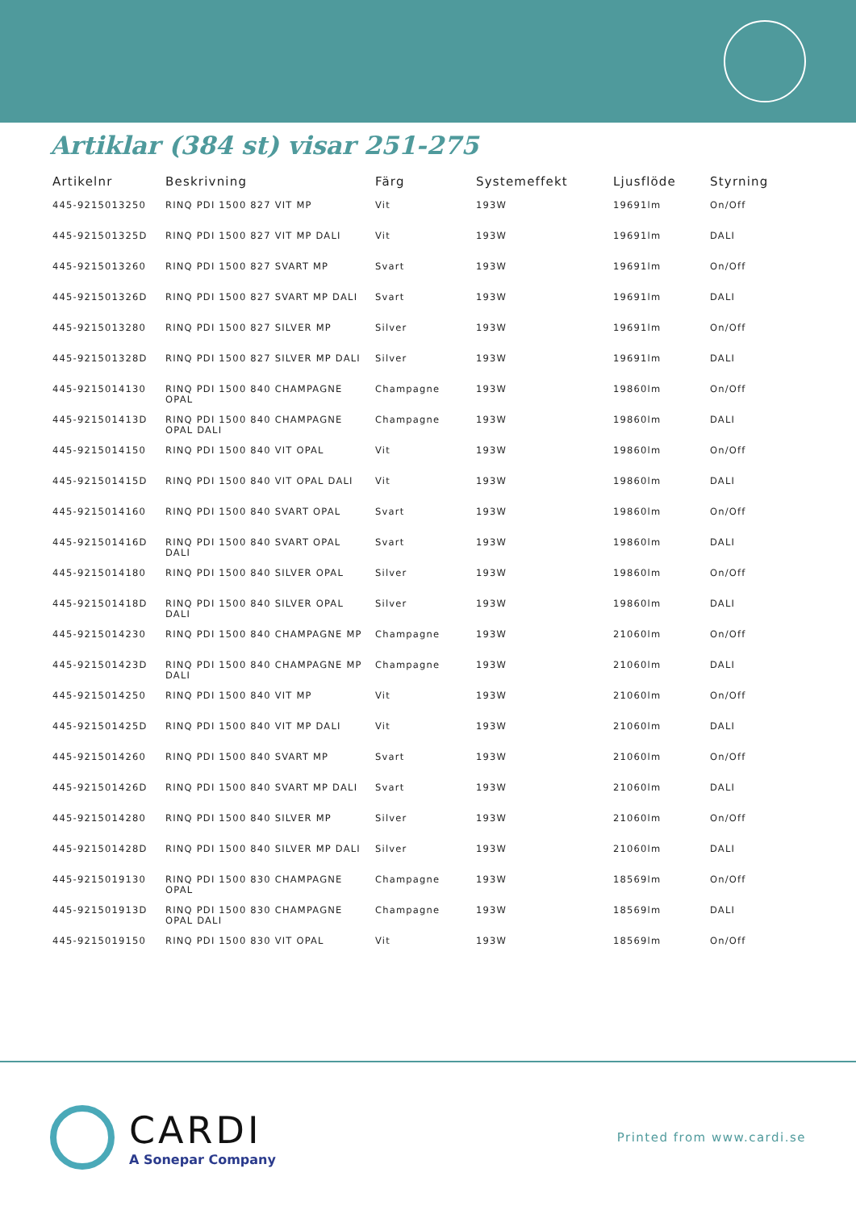Artiklar (384 st) visar 251-275
| Artikelnr | Beskrivning | Färg | Systemeffekt | Ljusflöde | Styrning |
| --- | --- | --- | --- | --- | --- |
| 445-9215013250 | RINQ PDI 1500 827 VIT MP | Vit | 193W | 19691lm | On/Off |
| 445-921501325D | RINQ PDI 1500 827 VIT MP DALI | Vit | 193W | 19691lm | DALI |
| 445-9215013260 | RINQ PDI 1500 827 SVART MP | Svart | 193W | 19691lm | On/Off |
| 445-921501326D | RINQ PDI 1500 827 SVART MP DALI | Svart | 193W | 19691lm | DALI |
| 445-9215013280 | RINQ PDI 1500 827 SILVER MP | Silver | 193W | 19691lm | On/Off |
| 445-921501328D | RINQ PDI 1500 827 SILVER MP DALI | Silver | 193W | 19691lm | DALI |
| 445-9215014130 | RINQ PDI 1500 840 CHAMPAGNE OPAL | Champagne | 193W | 19860lm | On/Off |
| 445-921501413D | RINQ PDI 1500 840 CHAMPAGNE OPAL DALI | Champagne | 193W | 19860lm | DALI |
| 445-9215014150 | RINQ PDI 1500 840 VIT OPAL | Vit | 193W | 19860lm | On/Off |
| 445-921501415D | RINQ PDI 1500 840 VIT OPAL DALI | Vit | 193W | 19860lm | DALI |
| 445-9215014160 | RINQ PDI 1500 840 SVART OPAL | Svart | 193W | 19860lm | On/Off |
| 445-921501416D | RINQ PDI 1500 840 SVART OPAL DALI | Svart | 193W | 19860lm | DALI |
| 445-9215014180 | RINQ PDI 1500 840 SILVER OPAL | Silver | 193W | 19860lm | On/Off |
| 445-921501418D | RINQ PDI 1500 840 SILVER OPAL DALI | Silver | 193W | 19860lm | DALI |
| 445-9215014230 | RINQ PDI 1500 840 CHAMPAGNE MP | Champagne | 193W | 21060lm | On/Off |
| 445-921501423D | RINQ PDI 1500 840 CHAMPAGNE MP DALI | Champagne | 193W | 21060lm | DALI |
| 445-9215014250 | RINQ PDI 1500 840 VIT MP | Vit | 193W | 21060lm | On/Off |
| 445-921501425D | RINQ PDI 1500 840 VIT MP DALI | Vit | 193W | 21060lm | DALI |
| 445-9215014260 | RINQ PDI 1500 840 SVART MP | Svart | 193W | 21060lm | On/Off |
| 445-921501426D | RINQ PDI 1500 840 SVART MP DALI | Svart | 193W | 21060lm | DALI |
| 445-9215014280 | RINQ PDI 1500 840 SILVER MP | Silver | 193W | 21060lm | On/Off |
| 445-921501428D | RINQ PDI 1500 840 SILVER MP DALI | Silver | 193W | 21060lm | DALI |
| 445-9215019130 | RINQ PDI 1500 830 CHAMPAGNE OPAL | Champagne | 193W | 18569lm | On/Off |
| 445-921501913D | RINQ PDI 1500 830 CHAMPAGNE OPAL DALI | Champagne | 193W | 18569lm | DALI |
| 445-9215019150 | RINQ PDI 1500 830 VIT OPAL | Vit | 193W | 18569lm | On/Off |
CARDI
A Sonepar Company
Printed from www.cardi.se